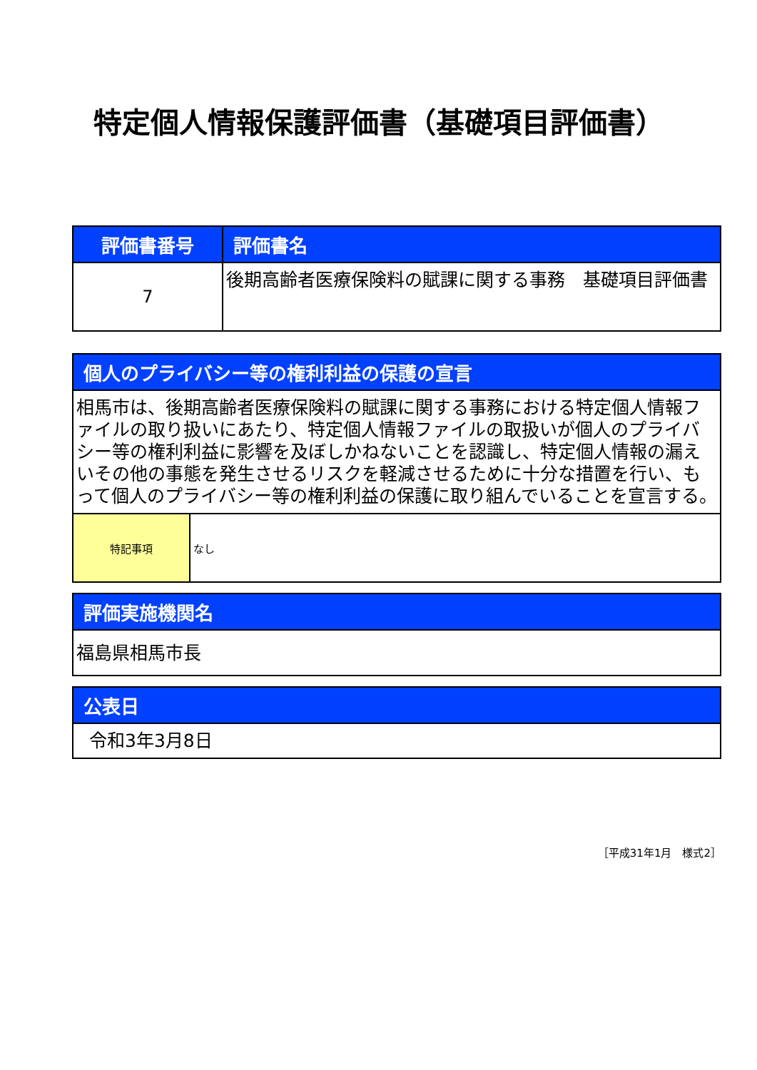特定個人情報保護評価書（基礎項目評価書）
| 評価書番号 | 評価書名 |
| --- | --- |
| 7 | 後期高齢者医療保険料の賦課に関する事務 基礎項目評価書 |
| 個人のプライバシー等の権利利益の保護の宣言 | |
| --- | --- |
| 相馬市は、後期高齢者医療保険料の賦課に関する事務における特定個人情報ファイルの取り扱いにあたり、特定個人情報ファイルの取扱いが個人のプライバシー等の権利利益に影響を及ぼしかねないことを認識し、特定個人情報の漏えいその他の事態を発生させるリスクを軽減させるために十分な措置を行い、もって個人のプライバシー等の権利利益の保護に取り組んでいることを宣言する。 | |
| 特記事項 | なし |
| 評価実施機関名 |
| --- |
| 福島県相馬市長 |
| 公表日 |
| --- |
| 令和3年3月8日 |
［平成31年1月　様式2］